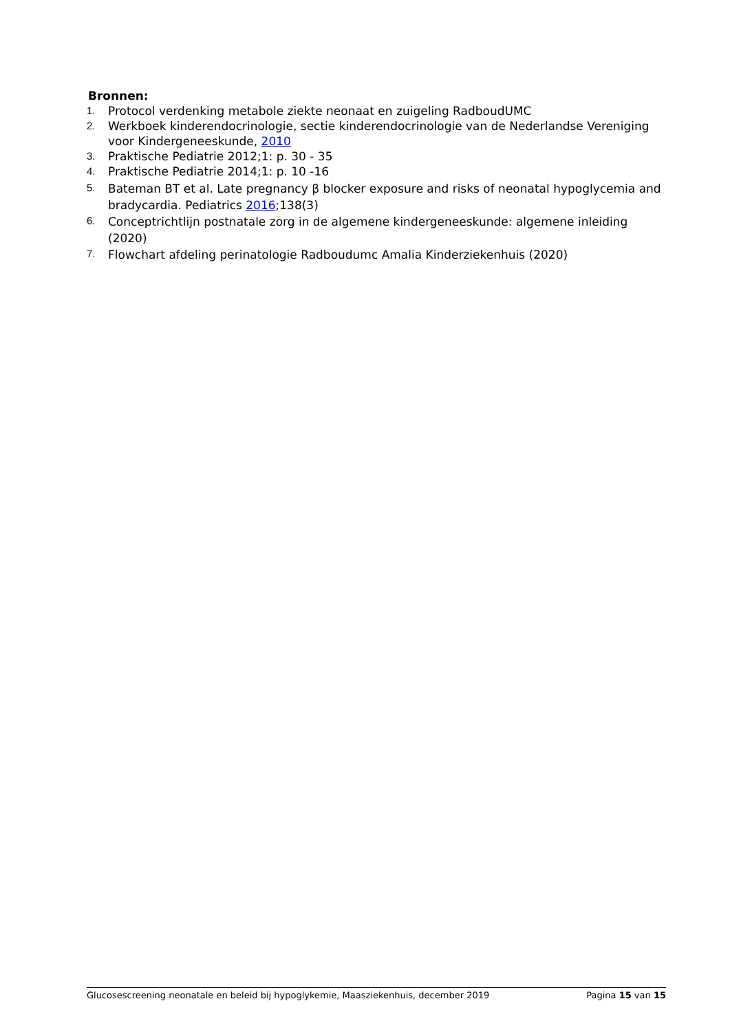Bronnen:
1. Protocol verdenking metabole ziekte neonaat en zuigeling RadboudUMC
2. Werkboek kinderendocrinologie, sectie kinderendocrinologie van de Nederlandse Vereniging voor Kindergeneeskunde, 2010
3. Praktische Pediatrie 2012;1: p. 30 - 35
4. Praktische Pediatrie 2014;1: p. 10 -16
5. Bateman BT et al. Late pregnancy β blocker exposure and risks of neonatal hypoglycemia and bradycardia. Pediatrics 2016;138(3)
6. Conceptrichtlijn postnatale zorg in de algemene kindergeneeskunde: algemene inleiding (2020)
7. Flowchart afdeling perinatologie Radboudumc Amalia Kinderziekenhuis (2020)
Glucosescreening neonatale en beleid bij hypoglykemie, Maasziekenhuis, december 2019 Pagina 15 van 15